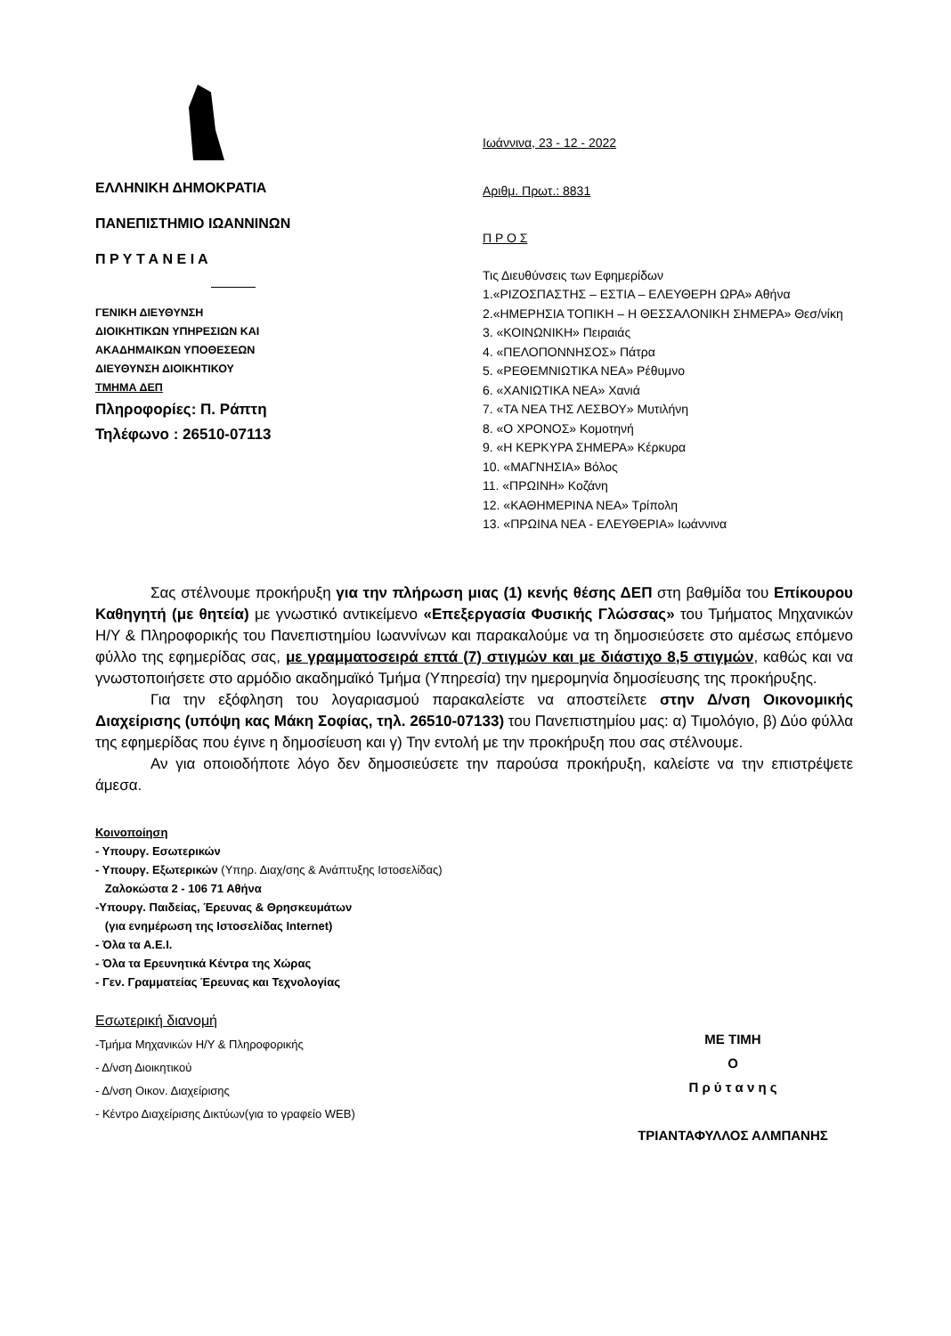ΕΛΛΗΝΙΚΗ ΔΗΜΟΚΡΑΤΙΑ
ΠΑΝΕΠΙΣΤΗΜΙΟ ΙΩΑΝΝΙΝΩΝ
Π Ρ Υ Τ Α Ν Ε Ι Α
ΓΕΝΙΚΗ ΔΙΕΥΘΥΝΣΗ
ΔΙΟΙΚΗΤΙΚΩΝ ΥΠΗΡΕΣΙΩΝ ΚΑΙ
ΑΚΑΔΗΜΑΙΚΩΝ ΥΠΟΘΕΣΕΩΝ
ΔΙΕΥΘΥΝΣΗ ΔΙΟΙΚΗΤΙΚΟΥ
ΤΜΗΜΑ ΔΕΠ
Πληροφορίες: Π. Ράπτη
Τηλέφωνο : 26510-07113
Ιωάννινα, 23 - 12 - 2022
Αριθμ. Πρωτ.: 8831
Π Ρ Ο Σ
Τις Διευθύνσεις των Εφημερίδων
1.«ΡΙΖΟΣΠΑΣΤΗΣ – ΕΣΤΙΑ – ΕΛΕΥΘΕΡΗ ΩΡΑ» Αθήνα
2.«ΗΜΕΡΗΣΙΑ ΤΟΠΙΚΗ – Η ΘΕΣΣΑΛΟΝΙΚΗ ΣΗΜΕΡΑ» Θεσ/νίκη
3. «ΚΟΙΝΩΝΙΚΗ» Πειραιάς
4. «ΠΕΛΟΠΟΝΝΗΣΟΣ» Πάτρα
5. «ΡΕΘΕΜΝΙΩΤΙΚΑ ΝΕΑ» Ρέθυμνο
6. «ΧΑΝΙΩΤΙΚΑ ΝΕΑ» Χανιά
7. «ΤΑ ΝΕΑ ΤΗΣ ΛΕΣΒΟΥ» Μυτιλήνη
8. «Ο ΧΡΟΝΟΣ» Κομοτηνή
9. «Η ΚΕΡΚΥΡΑ ΣΗΜΕΡΑ» Κέρκυρα
10. «ΜΑΓΝΗΣΙΑ» Βόλος
11. «ΠΡΩΙΝΗ» Κοζάνη
12. «ΚΑΘΗΜΕΡΙΝΑ ΝΕΑ» Τρίπολη
13. «ΠΡΩΙΝΑ ΝΕΑ - ΕΛΕΥΘΕΡΙΑ» Ιωάννινα
Σας στέλνουμε προκήρυξη για την πλήρωση μιας (1) κενής θέσης ΔΕΠ στη βαθμίδα του Επίκουρου Καθηγητή (με θητεία) με γνωστικό αντικείμενο «Επεξεργασία Φυσικής Γλώσσας» του Τμήματος Μηχανικών Η/Υ & Πληροφορικής του Πανεπιστημίου Ιωαννίνων και παρακαλούμε να τη δημοσιεύσετε στο αμέσως επόμενο φύλλο της εφημερίδας σας, με γραμματοσειρά επτά (7) στιγμών και με διάστιχο 8,5 στιγμών, καθώς και να γνωστοποιήσετε στο αρμόδιο ακαδημαϊκό Τμήμα (Υπηρεσία) την ημερομηνία δημοσίευσης της προκήρυξης.
Για την εξόφληση του λογαριασμού παρακαλείστε να αποστείλετε στην Δ/νση Οικονομικής Διαχείρισης (υπόψη κας Μάκη Σοφίας, τηλ. 26510-07133) του Πανεπιστημίου μας: α) Τιμολόγιο, β) Δύο φύλλα της εφημερίδας που έγινε η δημοσίευση και γ) Την εντολή με την προκήρυξη που σας στέλνουμε.
Αν για οποιοδήποτε λόγο δεν δημοσιεύσετε την παρούσα προκήρυξη, καλείστε να την επιστρέψετε άμεσα.
Κοινοποίηση
- Υπουργ. Εσωτερικών
- Υπουργ. Εξωτερικών (Υπηρ. Διαχ/σης & Ανάπτυξης Ιστοσελίδας)
Ζαλοκώστα 2 - 106 71 Αθήνα
-Υπουργ. Παιδείας, Έρευνας & Θρησκευμάτων
(για ενημέρωση της Ιστοσελίδας Internet)
- Όλα τα Α.Ε.Ι.
- Όλα τα Ερευνητικά Κέντρα της Χώρας
- Γεν. Γραμματείας Έρευνας και Τεχνολογίας
Εσωτερική διανομή
-Τμήμα Μηχανικών Η/Υ & Πληροφορικής
- Δ/νση Διοικητικού
- Δ/νση Οικον. Διαχείρισης
- Κέντρο Διαχείρισης Δικτύων(για το γραφείο WEB)
ΜΕ ΤΙΜΗ
Ο
Π ρ ύ τ α ν η ς
ΤΡΙΑΝΤΑΦΥΛΛΟΣ ΑΛΜΠΑΝΗΣ